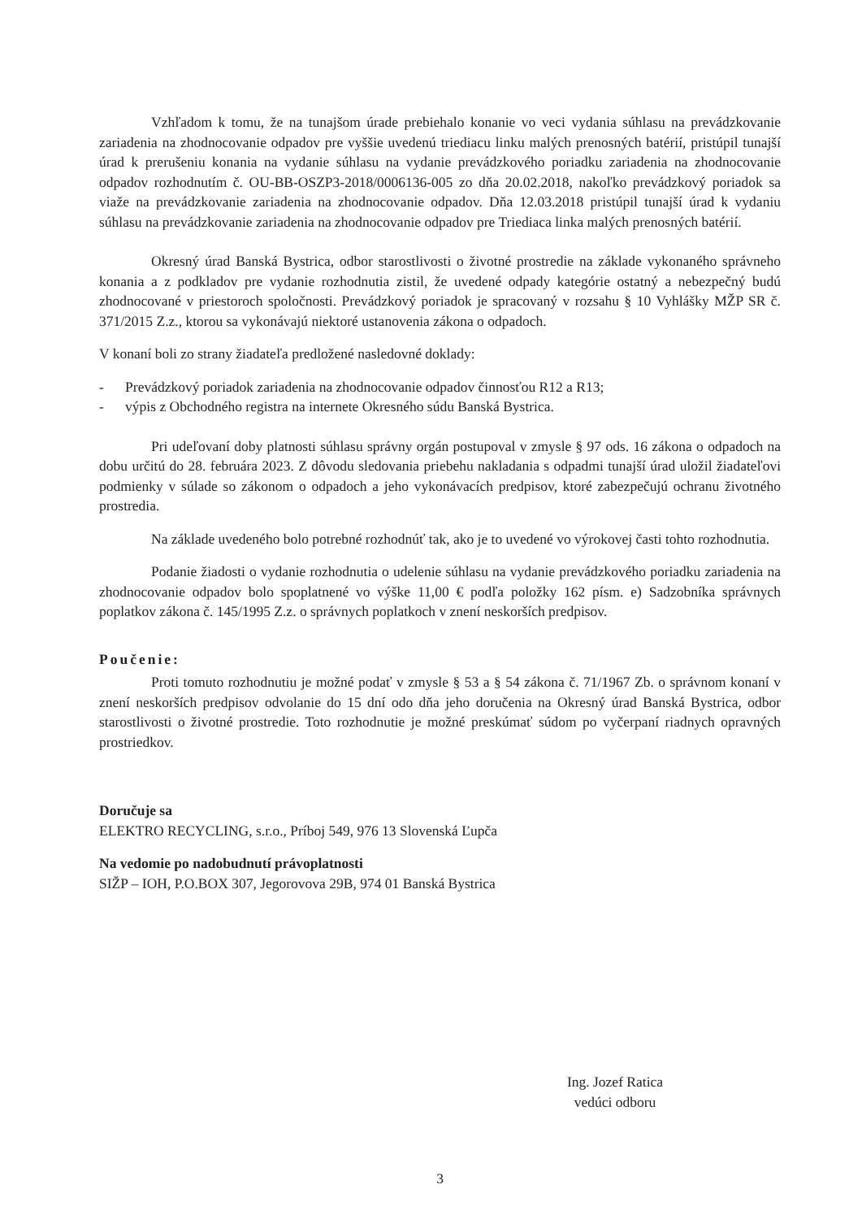Vzhľadom k tomu, že na tunajšom úrade prebiehalo konanie vo veci vydania súhlasu na prevádzkovanie zariadenia na zhodnocovanie odpadov pre vyššie uvedenú triediacu linku malých prenosných batérií, pristúpil tunajší úrad k prerušeniu konania na vydanie súhlasu na vydanie prevádzkového poriadku zariadenia na zhodnocovanie odpadov rozhodnutím č. OU-BB-OSZP3-2018/0006136-005 zo dňa 20.02.2018, nakoľko prevádzkový poriadok sa viaže na prevádzkovanie zariadenia na zhodnocovanie odpadov. Dňa 12.03.2018 pristúpil tunajší úrad k vydaniu súhlasu na prevádzkovanie zariadenia na zhodnocovanie odpadov pre Triediaca linka malých prenosných batérií.
Okresný úrad Banská Bystrica, odbor starostlivosti o životné prostredie na základe vykonaného správneho konania a z podkladov pre vydanie rozhodnutia zistil, že uvedené odpady kategórie ostatný a nebezpečný budú zhodnocované v priestoroch spoločnosti. Prevádzkový poriadok je spracovaný v rozsahu § 10 Vyhlášky MŽP SR č. 371/2015 Z.z., ktorou sa vykonávajú niektoré ustanovenia zákona o odpadoch.
V konaní boli zo strany žiadateľa predložené nasledovné doklady:
- Prevádzkový poriadok zariadenia na zhodnocovanie odpadov činnosťou R12 a R13;
- výpis z Obchodného registra na internete Okresného súdu Banská Bystrica.
Pri udeľovaní doby platnosti súhlasu správny orgán postupoval v zmysle § 97 ods. 16 zákona o odpadoch na dobu určitú do 28. februára 2023. Z dôvodu sledovania priebehu nakladania s odpadmi tunajší úrad uložil žiadateľovi podmienky v súlade so zákonom o odpadoch a jeho vykonávacích predpisov, ktoré zabezpečujú ochranu životného prostredia.
Na základe uvedeného bolo potrebné rozhodnúť tak, ako je to uvedené vo výrokovej časti tohto rozhodnutia.
Podanie žiadosti o vydanie rozhodnutia o udelenie súhlasu na vydanie prevádzkového poriadku zariadenia na zhodnocovanie odpadov bolo spoplatnené vo výške 11,00 € podľa položky 162 písm. e) Sadzobníka správnych poplatkov zákona č. 145/1995 Z.z. o správnych poplatkoch v znení neskorších predpisov.
Poučenie:
Proti tomuto rozhodnutiu je možné podať v zmysle § 53 a § 54 zákona č. 71/1967 Zb. o správnom konaní v znení neskorších predpisov odvolanie do 15 dní odo dňa jeho doručenia na Okresný úrad Banská Bystrica, odbor starostlivosti o životné prostredie. Toto rozhodnutie je možné preskúmať súdom po vyčerpaní riadnych opravných prostriedkov.
Doručuje sa
ELEKTRO RECYCLING, s.r.o., Príboj 549, 976 13 Slovenská Ľupča
Na vedomie po nadobudnutí právoplatnosti
SIŽP – IOH, P.O.BOX 307, Jegorovova 29B, 974 01 Banská Bystrica
Ing. Jozef Ratica
vedúci odboru
3